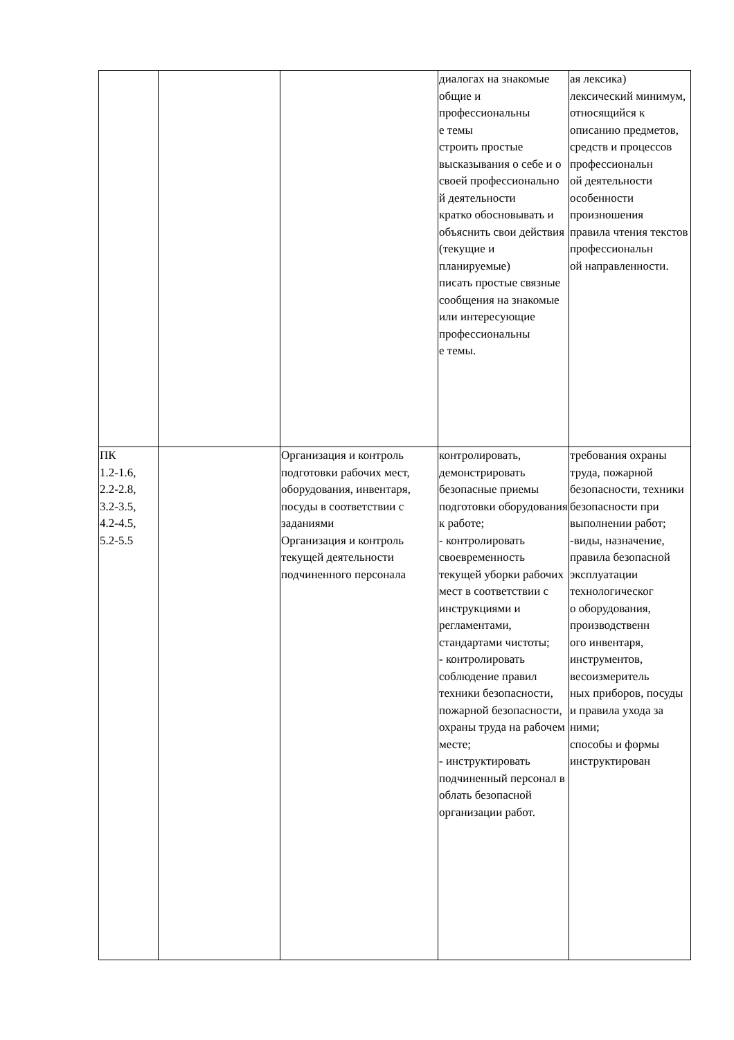| | | | диалогах на знакомые общие и профессиональны е темы строить простые высказывания о себе и о своей профессионально й деятельности кратко обосновывать и объяснить свои действия (текущие и планируемые) писать простые связные сообщения на знакомые или интересующие профессиональны е темы. | ая лексика) лексический минимум, относящийся к описанию предметов, средств и процессов профессиональн ой деятельности особенности произношения правила чтения текстов профессиональн ой направленности. |
| ПК 1.2-1.6, 2.2-2.8, 3.2-3.5, 4.2-4.5, 5.2-5.5 | | Организация и контроль подготовки рабочих мест, оборудования, инвентаря, посуды в соответствии с заданиями Организация и контроль текущей деятельности подчиненного персонала | контролировать, демонстрировать безопасные приемы подготовки оборудования к работе; - контролировать своевременность текущей уборки рабочих мест в соответствии с инструкциями и регламентами, стандартами чистоты; - контролировать соблюдение правил техники безопасности, пожарной безопасности, охраны труда на рабочем месте; - инструктировать подчиненный персонал в облать безопасной организации работ. | требования охраны труда, пожарной безопасности, техники безопасности при выполнении работ; -виды, назначение, правила безопасной эксплуатации технологическог о оборудования, производственн ого инвентаря, инструментов, весоизмеритель ных приборов, посуды и правила ухода за ними; способы и формы инструктирован |